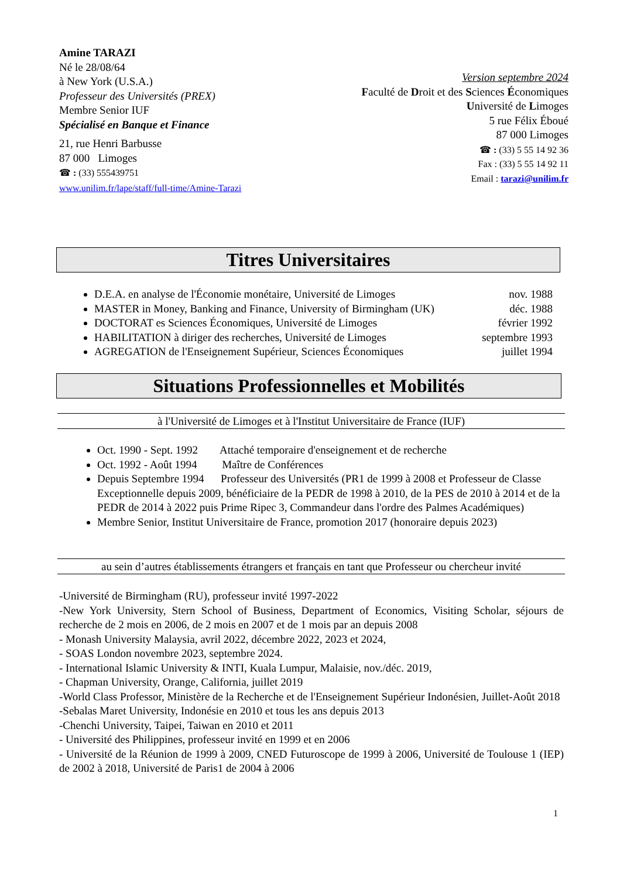Amine TARAZI
Né le 28/08/64
à New York (U.S.A.)
Professeur des Universités (PREX)
Membre Senior IUF
Spécialisé en Banque et Finance
21, rue Henri Barbusse
87 000 Limoges
☎ : (33) 555439751
www.unilim.fr/lape/staff/full-time/Amine-Tarazi
Version septembre 2024
Faculté de Droit et des Sciences Économiques
Université de Limoges
5 rue Félix Éboué
87 000 Limoges
☎ : (33) 5 55 14 92 36
Fax : (33) 5 55 14 92 11
Email : tarazi@unilim.fr
Titres Universitaires
D.E.A. en analyse de l'Économie monétaire, Université de Limoges nov. 1988
MASTER in Money, Banking and Finance, University of Birmingham (UK) déc. 1988
DOCTORAT es Sciences Économiques, Université de Limoges février 1992
HABILITATION à diriger des recherches, Université de Limoges septembre 1993
AGREGATION de l'Enseignement Supérieur, Sciences Économiques juillet 1994
Situations Professionnelles et Mobilités
à l'Université de Limoges et à l'Institut Universitaire de France (IUF)
Oct. 1990 - Sept. 1992 Attaché temporaire d'enseignement et de recherche
Oct. 1992 - Août 1994 Maître de Conférences
Depuis Septembre 1994 Professeur des Universités (PR1 de 1999 à 2008 et Professeur de Classe Exceptionnelle depuis 2009, bénéficiaire de la PEDR de 1998 à 2010, de la PES de 2010 à 2014 et de la PEDR de 2014 à 2022 puis Prime Ripec 3, Commandeur dans l'ordre des Palmes Académiques)
Membre Senior, Institut Universitaire de France, promotion 2017 (honoraire depuis 2023)
au sein d’autres établissements étrangers et français en tant que Professeur ou chercheur invité
-Université de Birmingham (RU), professeur invité 1997-2022
-New York University, Stern School of Business, Department of Economics, Visiting Scholar, séjours de recherche de 2 mois en 2006, de 2 mois en 2007 et de 1 mois par an depuis 2008
- Monash University Malaysia, avril 2022, décembre 2022, 2023 et 2024,
- SOAS London novembre 2023, septembre 2024.
- International Islamic University & INTI, Kuala Lumpur, Malaisie, nov./déc. 2019,
- Chapman University, Orange, California, juillet 2019
-World Class Professor, Ministère de la Recherche et de l'Enseignement Supérieur Indonésien, Juillet-Août 2018
-Sebalas Maret University, Indonésie en 2010 et tous les ans depuis 2013
-Chenchi University, Taipei, Taiwan en 2010 et 2011
- Université des Philippines, professeur invité en 1999 et en 2006
- Université de la Réunion de 1999 à 2009, CNED Futuroscope de 1999 à 2006, Université de Toulouse 1 (IEP) de 2002 à 2018, Université de Paris1 de 2004 à 2006
1